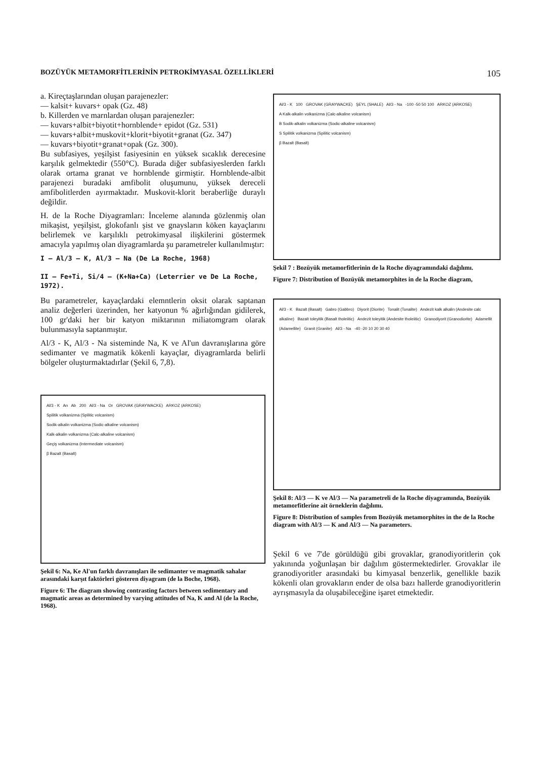BOZÜYÜK METAMORFİTLERİNİN PETROKİMYASAL ÖZELLİKLERİ 105
a. Kireçtaşlarından oluşan parajenezler:
— kalsit+ kuvars+ opak (Gz. 48)
b. Killerden ve marnlardan oluşan parajenezler:
— kuvars+albit+biyotit+hornblende+ epidot (Gz. 531)
— kuvars+albit+muskovit+klorit+biyotit+granat (Gz. 347)
— kuvars+biyotit+granat+opak (Gz. 300).
Bu subfasiyes, yeşilşist fasiyesinin en yüksek sıcaklık derecesine karşılık gelmektedir (550°C). Burada diğer subfasiyeslerden farklı olarak ortama granat ve hornblende girmiştir. Hornblende-albit parajenezi buradaki amfibolit oluşumunu, yüksek dereceli amfibolitlerden ayırmaktadır. Muskovit-klorit beraberliğe duraylı değildir.
H. de la Roche Diyagramları: İnceleme alanında gözlenmiş olan mikaşist, yeşilşist, glokofanlı şist ve gnaysların köken kayaçlarını belirlemek ve karşılıklı petrokimyasal ilişkilerini göstermek amacıyla yapılmış olan diyagramlarda şu parametreler kullanılmıştır:
I — Al/3 — K, Al/3 — Na (De La Roche, 1968)
II — Fe+Ti, Si/4 — (K+Na+Ca) (Leterrier ve De La Roche, 1972).
Bu parametreler, kayaçlardaki elemntlerin oksit olarak saptanan analiz değerleri üzerinden, her katyonun % ağırlığından gidilerek, 100 gr'daki her bir katyon miktarının miliatomgram olarak bulunmasıyla saptanmıştır.
Al/3 - K, Al/3 - Na sisteminde Na, K ve Al'un davranışlarına göre sedimanter ve magmatik kökenli kayaçlar, diyagramlarda belirli bölgeler oluşturmaktadırlar (Şekil 6, 7,8).
Al/3 - K An Ab 200 Al/3 - Na Or GROVAK (GRAYWACKE) ARKOZ (ARKOSE)
Spilitik volkanizma (Spilitic volcanism)
Sodik-alkalin volkanizma (Sodic-alkaline volcanism)
Kalk-alkalin volkanizma (Calc-alkaline volcanism)
Geçiş volkanizma (Intermediate volcanism)
β Bazalt (Basalt)
Şekil 6: Na, Ke Al'un farklı davranışları ile sedimanter ve magmatik sahalar arasındaki karşıt faktörleri gösteren diyagram (de la Boche, 1968).
Figure 6: The diagram showing contrasting factors between sedimentary and magmatic areas as determined by varying attitudes of Na, K and Al (de la Roche, 1968).
Al/3 - K 100 GROVAK (GRAYWACKE) ŞEYL (SHALE) Al/3 - Na -100 -50 50 100 ARKOZ (ARKOSE)
A Kalk-alkalin volkanizma (Calc-alkaline volcanism)
B Sodik-alkalin volkanizma (Sodic-alkaline volcanism)
S Spilitik volkanizma (Spilitic volcanism)
β Bazalt (Basalt)
Şekil 7 : Bozüyük metamorfitlerinin de la Roche diyagramındaki dağılımı.
Figure 7: Distribution of Bozüyük metamorphites in de la Roche diagram,
Al/3 - K Bazalt (Basalt) Gabro (Gabbro) Diyorit (Diorite) Tonalit (Tonalite) Andezit kalk alkalin (Andesite calc alkaline) Bazalt toleyitik (Basalt tholeiitic) Andezit toleyitik (Andesite tholeiitic) Granodiyorit (Granodiorite) Adamellit (Adamellite) Granit (Granite) Al/3 - Na -40 -20 10 20 30 40
Şekil 8: Al/3 — K ve Al/3 — Na parametreli de la Roche diyagramında, Bozüyük metamorfitlerine ait örneklerin dağılımı.
Figure 8: Distribution of samples from Bozüyük metamorphites in the de la Roche diagram with Al/3 — K and Al/3 — Na parameters.
Şekil 6 ve 7'de görüldüğü gibi grovaklar, granodiyoritlerin çok yakınında yoğunlaşan bir dağılım göstermektedirler. Grovaklar ile granodiyoritler arasındaki bu kimyasal benzerlik, genellikle bazik kökenli olan grovakların ender de olsa bazı hallerde granodiyoritlerin ayrışmasıyla da oluşabileceğine işaret etmektedir.